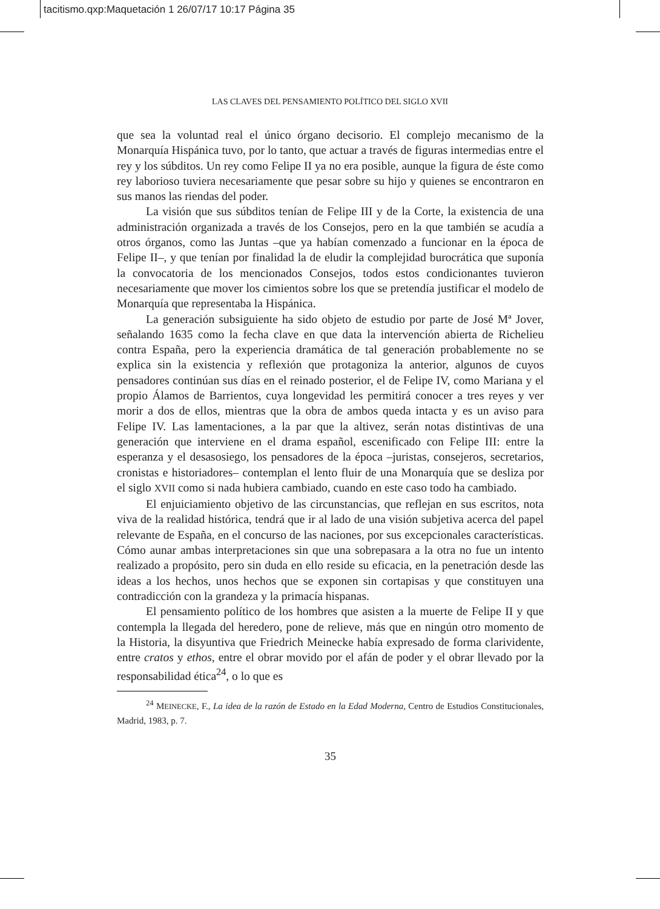tacitismo.qxp:Maquetación 1 26/07/17 10:17 Página 35
LAS CLAVES DEL PENSAMIENTO POLÍTICO DEL SIGLO XVII
que sea la voluntad real el único órgano decisorio. El complejo mecanismo de la Monarquía Hispánica tuvo, por lo tanto, que actuar a través de figuras intermedias entre el rey y los súbditos. Un rey como Felipe II ya no era posible, aunque la figura de éste como rey laborioso tuviera necesariamente que pesar sobre su hijo y quienes se encontraron en sus manos las riendas del poder.
La visión que sus súbditos tenían de Felipe III y de la Corte, la existencia de una administración organizada a través de los Consejos, pero en la que también se acudía a otros órganos, como las Juntas –que ya habían comenzado a funcionar en la época de Felipe II–, y que tenían por finalidad la de eludir la complejidad burocrática que suponía la convocatoria de los mencionados Consejos, todos estos condicionantes tuvieron necesariamente que mover los cimientos sobre los que se pretendía justificar el modelo de Monarquía que representaba la Hispánica.
La generación subsiguiente ha sido objeto de estudio por parte de José Mª Jover, señalando 1635 como la fecha clave en que data la intervención abierta de Richelieu contra España, pero la experiencia dramática de tal generación probablemente no se explica sin la existencia y reflexión que protagoniza la anterior, algunos de cuyos pensadores continúan sus días en el reinado posterior, el de Felipe IV, como Mariana y el propio Álamos de Barrientos, cuya longevidad les permitirá conocer a tres reyes y ver morir a dos de ellos, mientras que la obra de ambos queda intacta y es un aviso para Felipe IV. Las lamentaciones, a la par que la altivez, serán notas distintivas de una generación que interviene en el drama español, escenificado con Felipe III: entre la esperanza y el desasosiego, los pensadores de la época –juristas, consejeros, secretarios, cronistas e historiadores– contemplan el lento fluir de una Monarquía que se desliza por el siglo XVII como si nada hubiera cambiado, cuando en este caso todo ha cambiado.
El enjuiciamiento objetivo de las circunstancias, que reflejan en sus escritos, nota viva de la realidad histórica, tendrá que ir al lado de una visión subjetiva acerca del papel relevante de España, en el concurso de las naciones, por sus excepcionales características. Cómo aunar ambas interpretaciones sin que una sobrepasara a la otra no fue un intento realizado a propósito, pero sin duda en ello reside su eficacia, en la penetración desde las ideas a los hechos, unos hechos que se exponen sin cortapisas y que constituyen una contradicción con la grandeza y la primacía hispanas.
El pensamiento político de los hombres que asisten a la muerte de Felipe II y que contempla la llegada del heredero, pone de relieve, más que en ningún otro momento de la Historia, la disyuntiva que Friedrich Meinecke había expresado de forma clarividente, entre cratos y ethos, entre el obrar movido por el afán de poder y el obrar llevado por la responsabilidad ética<sup>24</sup>, o lo que es
<sup>24</sup> MEINECKE, F., La idea de la razón de Estado en la Edad Moderna, Centro de Estudios Constitucionales, Madrid, 1983, p. 7.
35